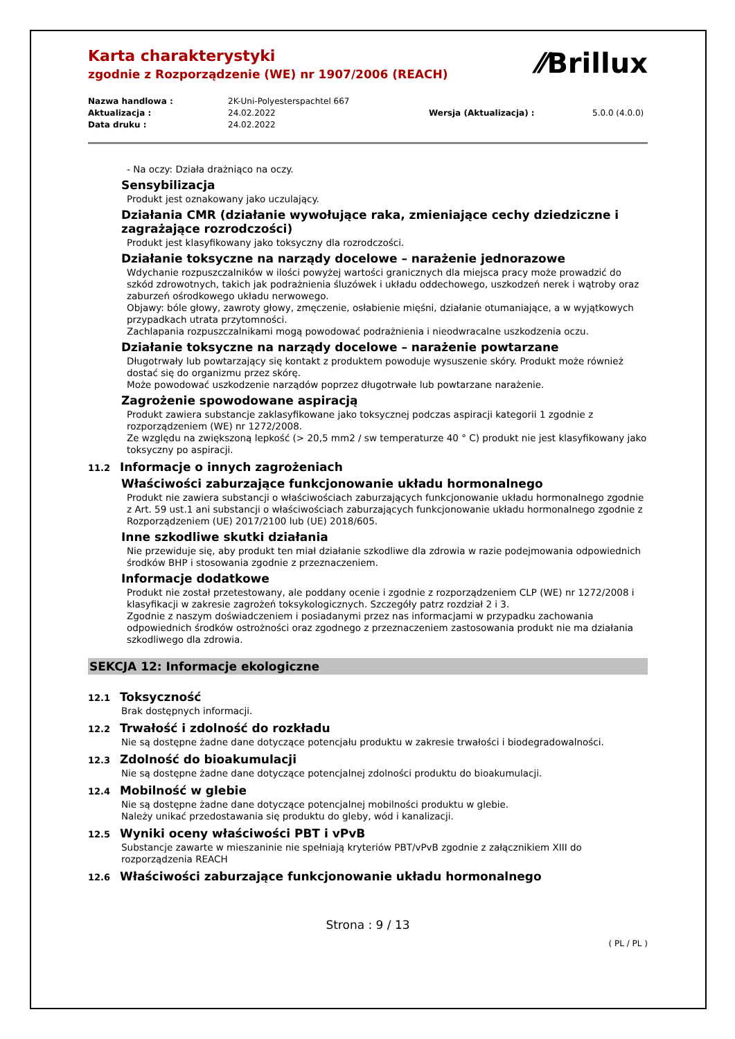⁄⁄Brillux
Karta charakterystyki
zgodnie z Rozporządzenie (WE) nr 1907/2006 (REACH)
Nazwa handlowa :
2K-Uni-Polyesterspachtel 667
Aktualizacja :
24.02.2022
Wersja (Aktualizacja) :
5.0.0 (4.0.0)
Data druku :
24.02.2022
- Na oczy: Działa drażniąco na oczy.
Sensybilizacja
Produkt jest oznakowany jako uczulający.
Działania CMR (działanie wywołujące raka, zmieniające cechy dziedziczne i zagrażające rozrodczości)
Produkt jest klasyfikowany jako toksyczny dla rozrodczości.
Działanie toksyczne na narządy docelowe – narażenie jednorazowe
Wdychanie rozpuszczalników w ilości powyżej wartości granicznych dla miejsca pracy może prowadzić do szkód zdrowotnych, takich jak podrażnienia śluzówek i układu oddechowego, uszkodzeń nerek i wątroby oraz zaburzeń ośrodkowego układu nerwowego.
Objawy: bóle głowy, zawroty głowy, zmęczenie, osłabienie mięśni, działanie otumaniające, a w wyjątkowych przypadkach utrata przytomności.
Zachlapania rozpuszczalnikami mogą powodować podrażnienia i nieodwracalne uszkodzenia oczu.
Działanie toksyczne na narządy docelowe – narażenie powtarzane
Długotrwały lub powtarzający się kontakt z produktem powoduje wysuszenie skóry. Produkt może również dostać się do organizmu przez skórę.
Może powodować uszkodzenie narządów poprzez długotrwałe lub powtarzane narażenie.
Zagrożenie spowodowane aspiracją
Produkt zawiera substancje zaklasyfikowane jako toksycznej podczas aspiracji kategorii 1 zgodnie z rozporządzeniem (WE) nr 1272/2008.
Ze względu na zwiększoną lepkość (> 20,5 mm2 / sw temperaturze 40 ° C) produkt nie jest klasyfikowany jako toksyczny po aspiracji.
11.2 Informacje o innych zagrożeniach
Właściwości zaburzające funkcjonowanie układu hormonalnego
Produkt nie zawiera substancji o właściwościach zaburzających funkcjonowanie układu hormonalnego zgodnie z Art. 59 ust.1 ani substancji o właściwościach zaburzających funkcjonowanie układu hormonalnego zgodnie z Rozporządzeniem (UE) 2017/2100 lub (UE) 2018/605.
Inne szkodliwe skutki działania
Nie przewiduje się, aby produkt ten miał działanie szkodliwe dla zdrowia w razie podejmowania odpowiednich środków BHP i stosowania zgodnie z przeznaczeniem.
Informacje dodatkowe
Produkt nie został przetestowany, ale poddany ocenie i zgodnie z rozporządzeniem CLP (WE) nr 1272/2008 i klasyfikacji w zakresie zagrożeń toksykologicznych. Szczegóły patrz rozdział 2 i 3.
Zgodnie z naszym doświadczeniem i posiadanymi przez nas informacjami w przypadku zachowania odpowiednich środków ostrożności oraz zgodnego z przeznaczeniem zastosowania produkt nie ma działania szkodliwego dla zdrowia.
SEKCJA 12: Informacje ekologiczne
12.1 Toksyczność
Brak dostępnych informacji.
12.2 Trwałość i zdolność do rozkładu
Nie są dostępne żadne dane dotyczące potencjału produktu w zakresie trwałości i biodegradowalności.
12.3 Zdolność do bioakumulacji
Nie są dostępne żadne dane dotyczące potencjalnej zdolności produktu do bioakumulacji.
12.4 Mobilność w glebie
Nie są dostępne żadne dane dotyczące potencjalnej mobilności produktu w glebie.
Należy unikać przedostawania się produktu do gleby, wód i kanalizacji.
12.5 Wyniki oceny właściwości PBT i vPvB
Substancje zawarte w mieszaninie nie spełniają kryteriów PBT/vPvB zgodnie z załącznikiem XIII do rozporządzenia REACH
12.6 Właściwości zaburzające funkcjonowanie układu hormonalnego
Strona : 9 / 13
( PL / PL )